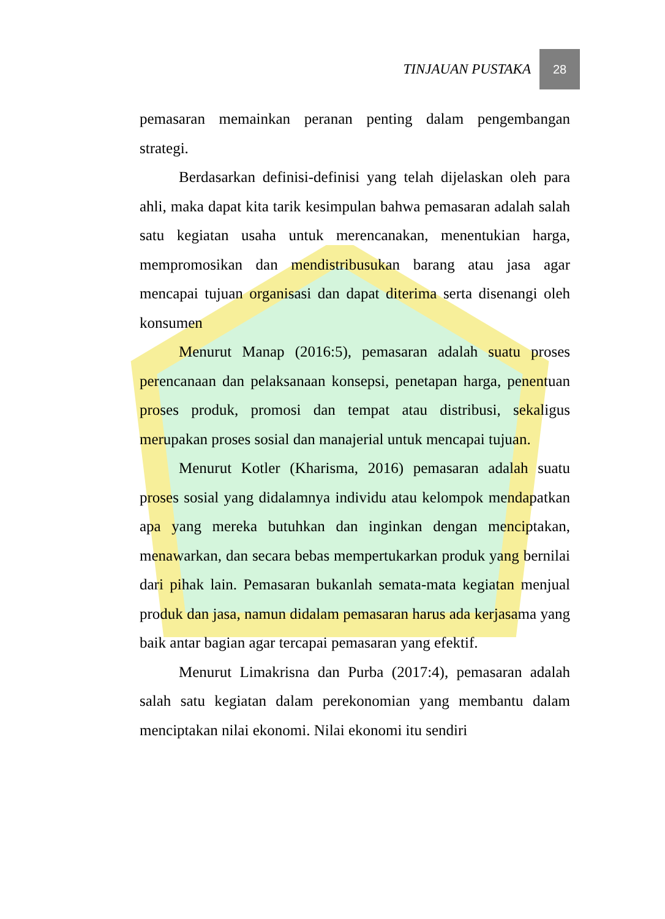TINJAUAN PUSTAKA 28
pemasaran memainkan peranan penting dalam pengembangan strategi.
Berdasarkan definisi-definisi yang telah dijelaskan oleh para ahli, maka dapat kita tarik kesimpulan bahwa pemasaran adalah salah satu kegiatan usaha untuk merencanakan, menentukian harga, mempromosikan dan mendistribusukan barang atau jasa agar mencapai tujuan organisasi dan dapat diterima serta disenangi oleh konsumen
Menurut Manap (2016:5), pemasaran adalah suatu proses perencanaan dan pelaksanaan konsepsi, penetapan harga, penentuan proses produk, promosi dan tempat atau distribusi, sekaligus merupakan proses sosial dan manajerial untuk mencapai tujuan.
Menurut Kotler (Kharisma, 2016) pemasaran adalah suatu proses sosial yang didalamnya individu atau kelompok mendapatkan apa yang mereka butuhkan dan inginkan dengan menciptakan, menawarkan, dan secara bebas mempertukarkan produk yang bernilai dari pihak lain. Pemasaran bukanlah semata-mata kegiatan menjual produk dan jasa, namun didalam pemasaran harus ada kerjasama yang baik antar bagian agar tercapai pemasaran yang efektif.
Menurut Limakrisna dan Purba (2017:4), pemasaran adalah salah satu kegiatan dalam perekonomian yang membantu dalam menciptakan nilai ekonomi. Nilai ekonomi itu sendiri